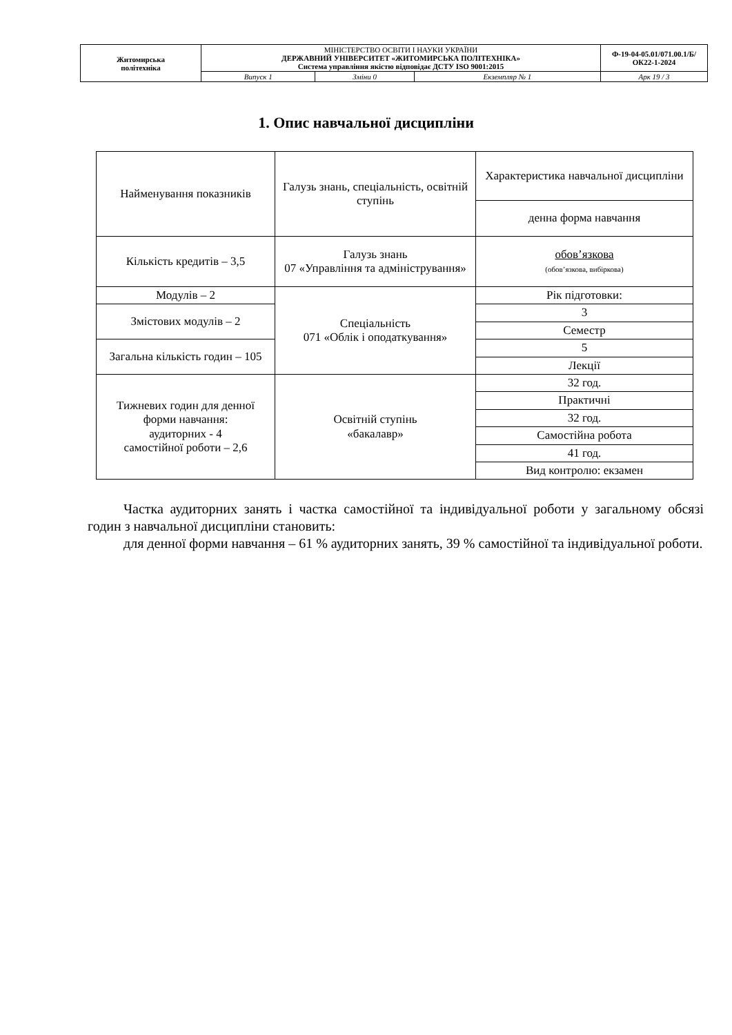| Житомирська політехніка | МІНІСТЕРСТВО ОСВІТИ І НАУКИ УКРАЇНИ ДЕРЖАВНИЙ УНІВЕРСИТЕТ «ЖИТОМИРСЬКА ПОЛІТЕХНІКА» Система управління якістю відповідає ДСТУ ISO 9001:2015 | | | Ф-19-04-05.01/071.00.1/Б/ОК22-1-2024 |
| | Випуск 1 | Зміни 0 | Екземпляр № 1 | Арк 19 / 3 |
1. Опис навчальної дисципліни
| Найменування показників | Галузь знань, спеціальність, освітній ступінь | Характеристика навчальної дисципліни |
| | | денна форма навчання |
| Кількість кредитів – 3,5 | Галузь знань 07 «Управління та адміністрування» | обов’язкова (обов’язкова, вибіркова) |
| Модулів – 2 | Спеціальність 071 «Облік і оподаткування» | Рік підготовки: |
| Змістових модулів – 2 | | 3 |
| | | Семестр |
| Загальна кількість годин – 105 | | 5 |
| | | Лекції |
| Тижневих годин для денної форми навчання: аудиторних - 4 самостійної роботи – 2,6 | Освітній ступінь «бакалавр» | 32 год. |
| | | Практичні |
| | | 32 год. |
| | | Самостійна робота |
| | | 41 год. |
| | | Вид контролю: екзамен |
Частка аудиторних занять і частка самостійної та індивідуальної роботи у загальному обсязі годин з навчальної дисципліни становить:
для денної форми навчання – 61 % аудиторних занять, 39 % самостійної та індивідуальної роботи.